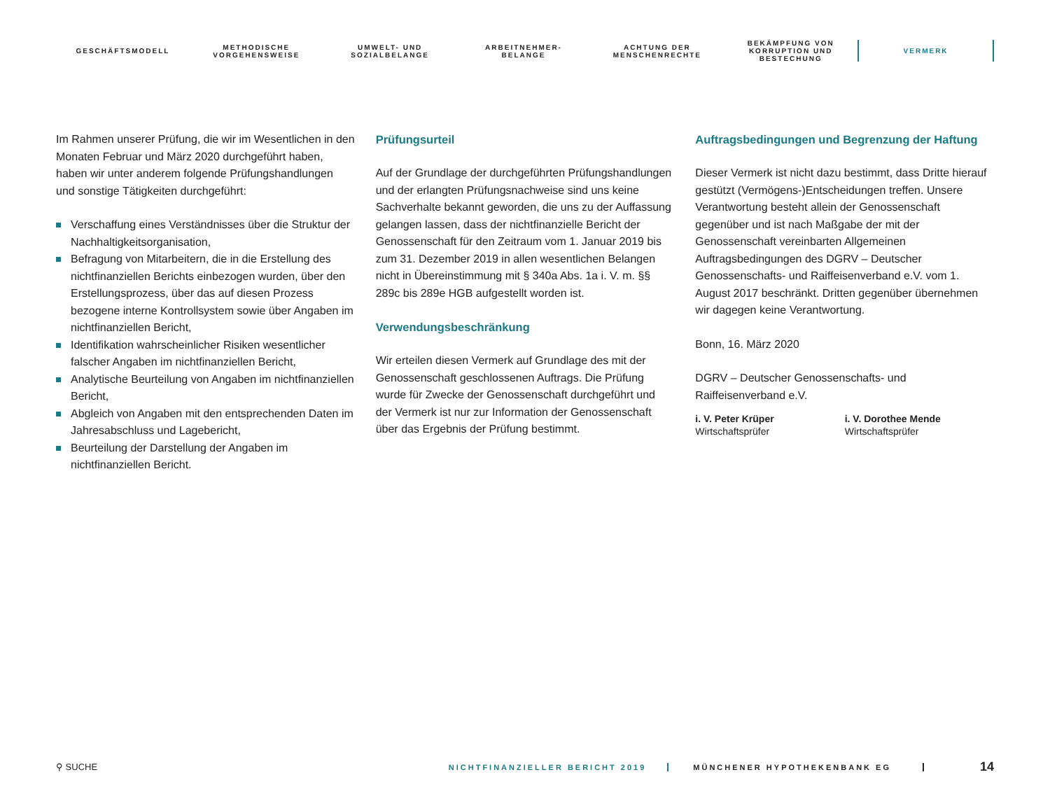GESCHÄFTSMODELL
METHODISCHE
VORGEHENSWEISE
UMWELT- UND
SOZIALBELANGE
ARBEITNEHMER-
BELANGE
ACHTUNG DER
MENSCHENRECHTE
BEKÄMPFUNG VON
KORRUPTION UND
BESTECHUNG
VERMERK
Im Rahmen unserer Prüfung, die wir im Wesentlichen in den Monaten Februar und März 2020 durchgeführt haben, haben wir unter anderem folgende Prüfungshandlungen und sonstige Tätigkeiten durchgeführt:
Verschaffung eines Verständnisses über die Struktur der Nachhaltigkeitsorganisation,
Befragung von Mitarbeitern, die in die Erstellung des nichtfinanziellen Berichts einbezogen wurden, über den Erstellungsprozess, über das auf diesen Prozess bezogene interne Kontrollsystem sowie über Angaben im nichtfinanziellen Bericht,
Identifikation wahrscheinlicher Risiken wesentlicher falscher Angaben im nichtfinanziellen Bericht,
Analytische Beurteilung von Angaben im nichtfinanziellen Bericht,
Abgleich von Angaben mit den entsprechenden Daten im Jahresabschluss und Lagebericht,
Beurteilung der Darstellung der Angaben im nichtfinanziellen Bericht.
Prüfungsurteil
Auf der Grundlage der durchgeführten Prüfungshandlungen und der erlangten Prüfungsnachweise sind uns keine Sachverhalte bekannt geworden, die uns zu der Auffassung gelangen lassen, dass der nichtfinanzielle Bericht der Genossenschaft für den Zeitraum vom 1. Januar 2019 bis zum 31. Dezember 2019 in allen wesentlichen Belangen nicht in Übereinstimmung mit § 340a Abs. 1a i. V. m. §§ 289c bis 289e HGB aufgestellt worden ist.
Verwendungsbeschränkung
Wir erteilen diesen Vermerk auf Grundlage des mit der Genossenschaft geschlossenen Auftrags. Die Prüfung wurde für Zwecke der Genossenschaft durchgeführt und der Vermerk ist nur zur Information der Genossenschaft über das Ergebnis der Prüfung bestimmt.
Auftragsbedingungen und Begrenzung der Haftung
Dieser Vermerk ist nicht dazu bestimmt, dass Dritte hierauf gestützt (Vermögens-)Entscheidungen treffen. Unsere Verantwortung besteht allein der Genossenschaft gegenüber und ist nach Maßgabe der mit der Genossenschaft vereinbarten Allgemeinen Auftragsbedingungen des DGRV – Deutscher Genossenschafts- und Raiffeisenverband e.V. vom 1. August 2017 beschränkt. Dritten gegenüber übernehmen wir dagegen keine Verantwortung.
Bonn, 16. März 2020
DGRV – Deutscher Genossenschafts- und Raiffeisenverband e.V.
i. V. Peter Krüper
Wirtschaftsprüfer
i. V. Dorothee Mende
Wirtschaftsprüfer
⚲ SUCHE
NICHTFINANZIELLER BERICHT 2019 MÜNCHENER HYPOTHEKENBANK EG
14